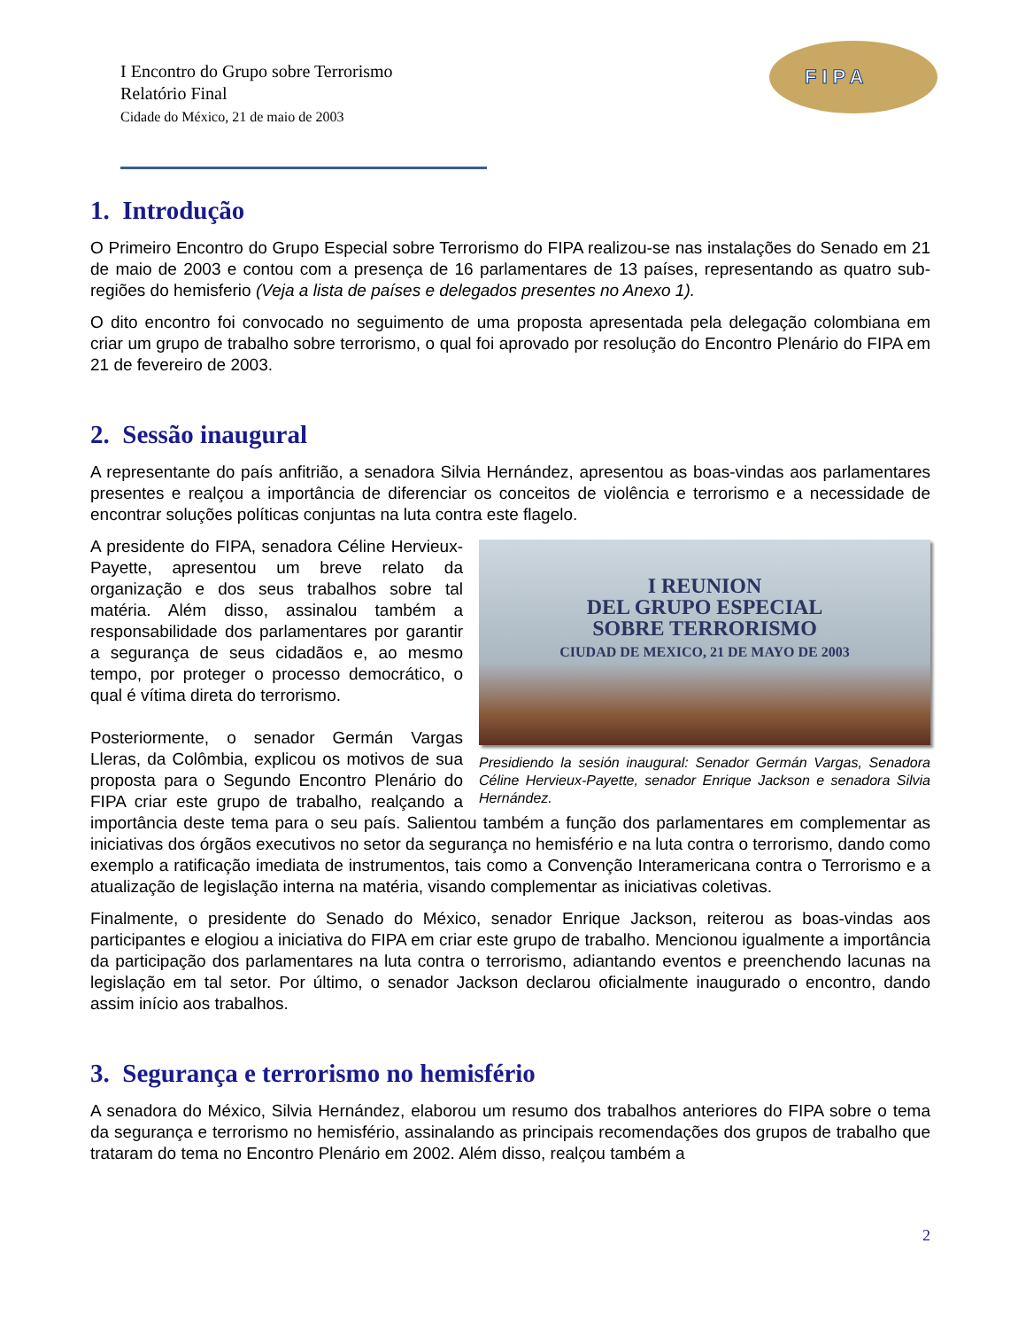I Encontro do Grupo sobre Terrorismo
Relatório Final
Cidade do México, 21 de maio de 2003
FIPA
1. Introdução
O Primeiro Encontro do Grupo Especial sobre Terrorismo do FIPA realizou-se nas instalações do Senado em 21 de maio de 2003 e contou com a presença de 16 parlamentares de 13 países, representando as quatro sub-regiões do hemisferio (Veja a lista de países e delegados presentes no Anexo 1).
O dito encontro foi convocado no seguimento de uma proposta apresentada pela delegação colombiana em criar um grupo de trabalho sobre terrorismo, o qual foi aprovado por resolução do Encontro Plenário do FIPA em 21 de fevereiro de 2003.
2. Sessão inaugural
A representante do país anfitrião, a senadora Silvia Hernández, apresentou as boas-vindas aos parlamentares presentes e realçou a importância de diferenciar os conceitos de violência e terrorismo e a necessidade de encontrar soluções políticas conjuntas na luta contra este flagelo.
I REUNION
DEL GRUPO ESPECIAL
SOBRE TERRORISMO
CIUDAD DE MEXICO, 21 DE MAYO DE 2003
Presidiendo la sesión inaugural: Senador Germán Vargas, Senadora Céline Hervieux-Payette, senador Enrique Jackson e senadora Silvia Hernández.
A presidente do FIPA, senadora Céline Hervieux-Payette, apresentou um breve relato da organização e dos seus trabalhos sobre tal matéria. Além disso, assinalou também a responsabilidade dos parlamentares por garantir a segurança de seus cidadãos e, ao mesmo tempo, por proteger o processo democrático, o qual é vítima direta do terrorismo.
Posteriormente, o senador Germán Vargas Lleras, da Colômbia, explicou os motivos de sua proposta para o Segundo Encontro Plenário do FIPA criar este grupo de trabalho, realçando a importância deste tema para o seu país. Salientou também a função dos parlamentares em complementar as iniciativas dos órgãos executivos no setor da segurança no hemisfério e na luta contra o terrorismo, dando como exemplo a ratificação imediata de instrumentos, tais como a Convenção Interamericana contra o Terrorismo e a atualização de legislação interna na matéria, visando complementar as iniciativas coletivas.
Finalmente, o presidente do Senado do México, senador Enrique Jackson, reiterou as boas-vindas aos participantes e elogiou a iniciativa do FIPA em criar este grupo de trabalho. Mencionou igualmente a importância da participação dos parlamentares na luta contra o terrorismo, adiantando eventos e preenchendo lacunas na legislação em tal setor. Por último, o senador Jackson declarou oficialmente inaugurado o encontro, dando assim início aos trabalhos.
3. Segurança e terrorismo no hemisfério
A senadora do México, Silvia Hernández, elaborou um resumo dos trabalhos anteriores do FIPA sobre o tema da segurança e terrorismo no hemisfério, assinalando as principais recomendações dos grupos de trabalho que trataram do tema no Encontro Plenário em 2002. Além disso, realçou também a
2